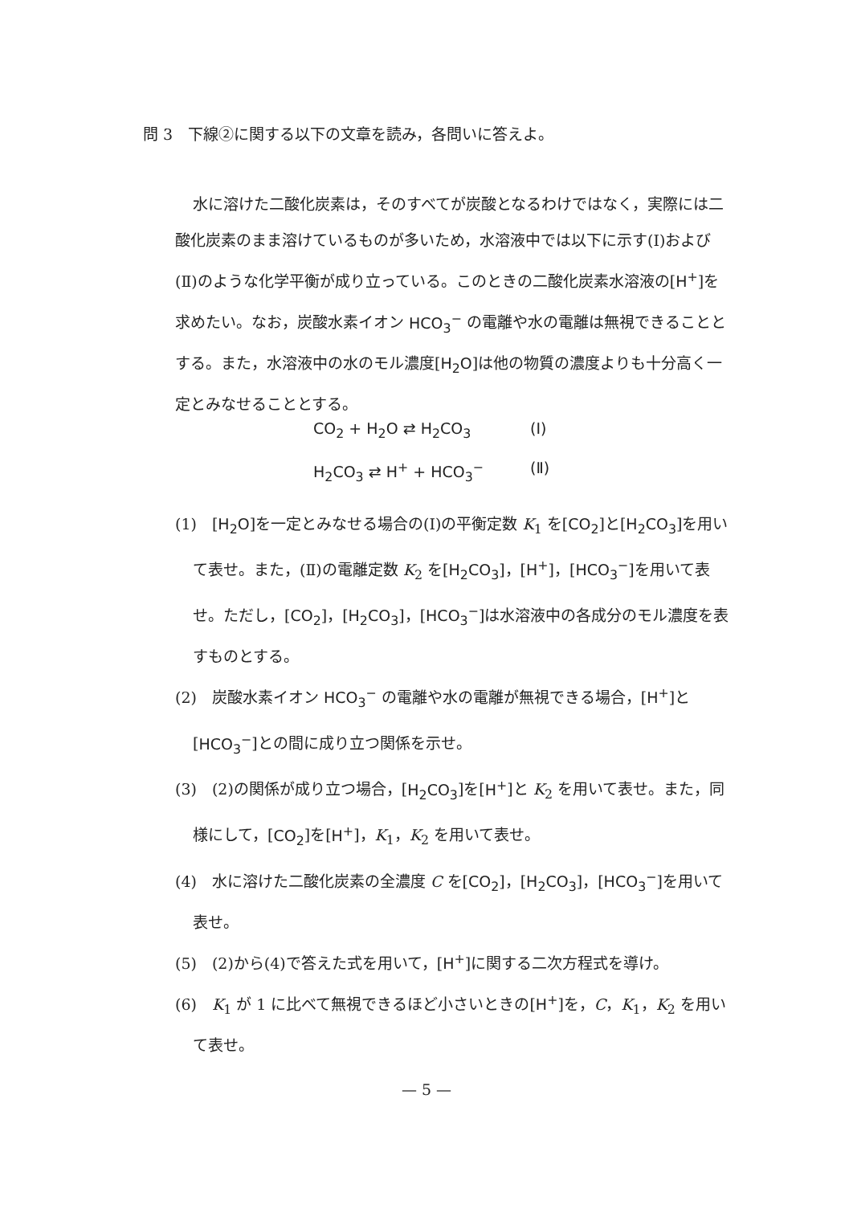問 3　下線②に関する以下の文章を読み，各問いに答えよ。
水に溶けた二酸化炭素は，そのすべてが炭酸となるわけではなく，実際には二酸化炭素のまま溶けているものが多いため，水溶液中では以下に示す(Ⅰ)および(Ⅱ)のような化学平衡が成り立っている。このときの二酸化炭素水溶液の[H<sup>+</sup>]を求めたい。なお，炭酸水素イオン HCO<sub>3</sub><sup>−</sup> の電離や水の電離は無視できることとする。また，水溶液中の水のモル濃度[H<sub>2</sub>O]は他の物質の濃度よりも十分高く一定とみなせることとする。
CO<sub>2</sub> + H<sub>2</sub>O ⇄ H<sub>2</sub>CO<sub>3</sub> (Ⅰ)
H<sub>2</sub>CO<sub>3</sub> ⇄ H<sup>+</sup> + HCO<sub>3</sub><sup>−</sup> (Ⅱ)
(1)　[H<sub>2</sub>O]を一定とみなせる場合の(Ⅰ)の平衡定数 K<sub>1</sub> を[CO<sub>2</sub>]と[H<sub>2</sub>CO<sub>3</sub>]を用いて表せ。また，(Ⅱ)の電離定数 K<sub>2</sub> を[H<sub>2</sub>CO<sub>3</sub>]，[H<sup>+</sup>]，[HCO<sub>3</sub><sup>−</sup>]を用いて表せ。ただし，[CO<sub>2</sub>]，[H<sub>2</sub>CO<sub>3</sub>]，[HCO<sub>3</sub><sup>−</sup>]は水溶液中の各成分のモル濃度を表すものとする。
(2)　炭酸水素イオン HCO<sub>3</sub><sup>−</sup> の電離や水の電離が無視できる場合，[H<sup>+</sup>]と[HCO<sub>3</sub><sup>−</sup>]との間に成り立つ関係を示せ。
(3)　(2)の関係が成り立つ場合，[H<sub>2</sub>CO<sub>3</sub>]を[H<sup>+</sup>]と K<sub>2</sub> を用いて表せ。また，同様にして，[CO<sub>2</sub>]を[H<sup>+</sup>]，K<sub>1</sub>，K<sub>2</sub> を用いて表せ。
(4)　水に溶けた二酸化炭素の全濃度 C を[CO<sub>2</sub>]，[H<sub>2</sub>CO<sub>3</sub>]，[HCO<sub>3</sub><sup>−</sup>]を用いて表せ。
(5)　(2)から(4)で答えた式を用いて，[H<sup>+</sup>]に関する二次方程式を導け。
(6)　K<sub>1</sub> が 1 に比べて無視できるほど小さいときの[H<sup>+</sup>]を，C，K<sub>1</sub>，K<sub>2</sub> を用いて表せ。
— 5 —